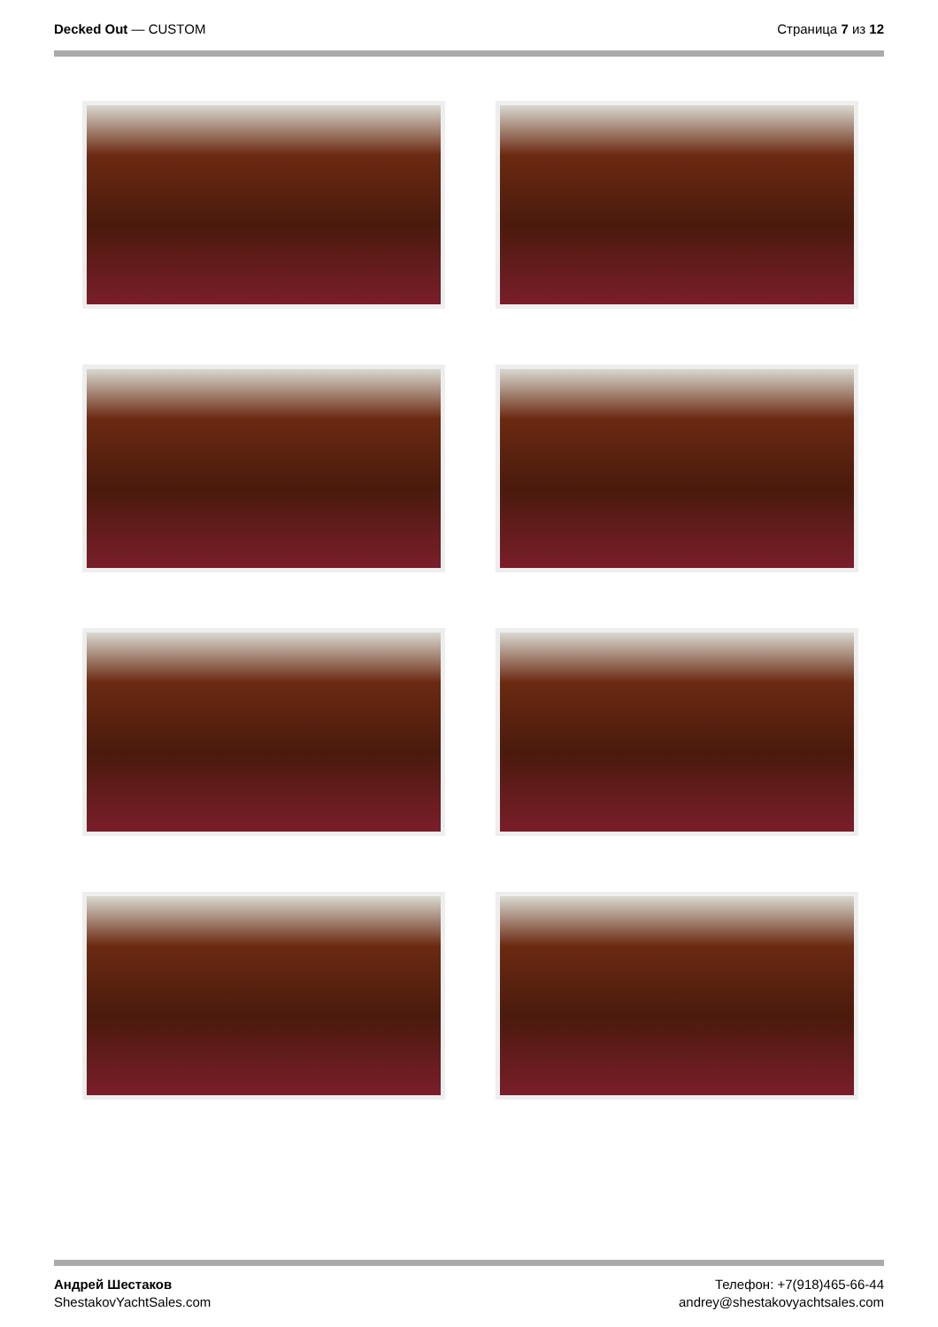Decked Out — CUSTOM Страница 7 из 12
Андрей Шестаков
ShestakovYachtSales.com
Телефон: +7(918)465-66-44
andrey@shestakovyachtsales.com